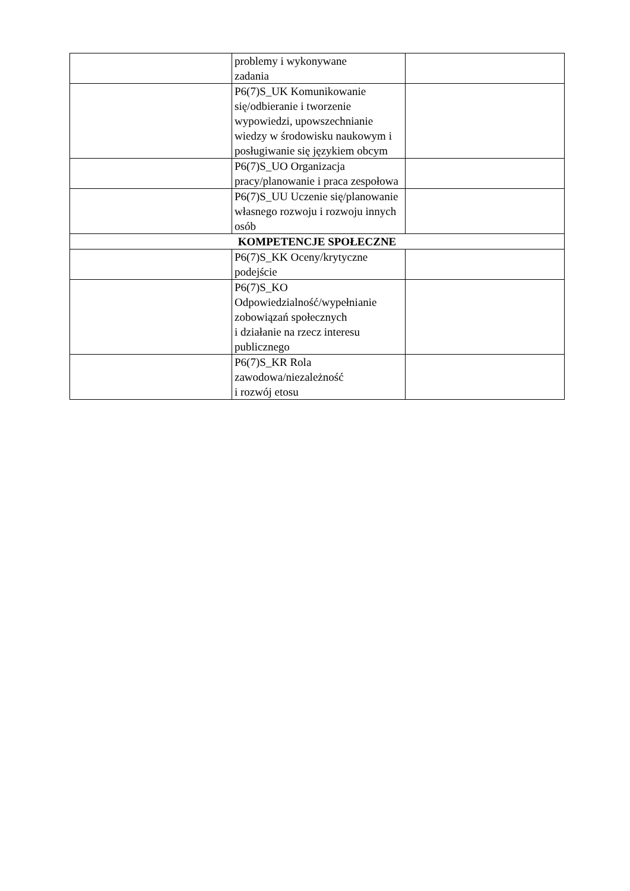| | problemy i wykonywane zadania | |
| | P6(7)S_UK Komunikowanie się/odbieranie i tworzenie wypowiedzi, upowszechnianie wiedzy w środowisku naukowym i posługiwanie się językiem obcym | |
| | P6(7)S_UO Organizacja pracy/planowanie i praca zespołowa | |
| | P6(7)S_UU Uczenie się/planowanie własnego rozwoju i rozwoju innych osób | |
| KOMPETENCJE SPOŁECZNE | | |
| | P6(7)S_KK Oceny/krytyczne podejście | |
| | P6(7)S_KO Odpowiedzialność/wypełnianie zobowiązań społecznych i działanie na rzecz interesu publicznego | |
| | P6(7)S_KR Rola zawodowa/niezależność i rozwój etosu | |